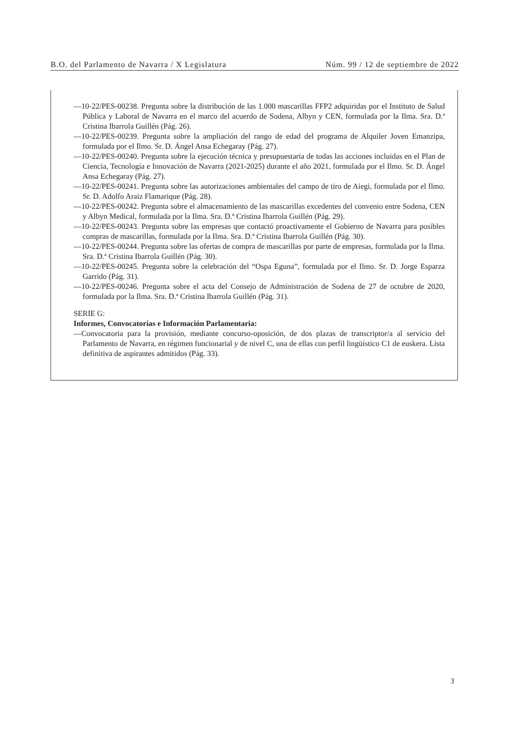B.O. del Parlamento de Navarra / X Legislatura Núm. 99 / 12 de septiembre de 2022
—10-22/PES-00238. Pregunta sobre la distribución de las 1.000 mascarillas FFP2 adquiridas por el Instituto de Salud Pública y Laboral de Navarra en el marco del acuerdo de Sodena, Albyn y CEN, formulada por la Ilma. Sra. D.ª Cristina Ibarrola Guillén (Pág. 26).
—10-22/PES-00239. Pregunta sobre la ampliación del rango de edad del programa de Alquiler Joven Emanzipa, formulada por el Ilmo. Sr. D. Ángel Ansa Echegaray (Pág. 27).
—10-22/PES-00240. Pregunta sobre la ejecución técnica y presupuestaria de todas las acciones incluidas en el Plan de Ciencia, Tecnología e Innovación de Navarra (2021-2025) durante el año 2021, formulada por el Ilmo. Sr. D. Ángel Ansa Echegaray (Pág. 27).
—10-22/PES-00241. Pregunta sobre las autorizaciones ambientales del campo de tiro de Aiegi, formulada por el Ilmo. Sr. D. Adolfo Araiz Flamarique (Pág. 28).
—10-22/PES-00242. Pregunta sobre el almacenamiento de las mascarillas excedentes del convenio entre Sodena, CEN y Albyn Medical, formulada por la Ilma. Sra. D.ª Cristina Ibarrola Guillén (Pág. 29).
—10-22/PES-00243. Pregunta sobre las empresas que contactó proactivamente el Gobierno de Navarra para posibles compras de mascarillas, formulada por la Ilma. Sra. D.ª Cristina Ibarrola Guillén (Pág. 30).
—10-22/PES-00244. Pregunta sobre las ofertas de compra de mascarillas por parte de empresas, formulada por la Ilma. Sra. D.ª Cristina Ibarrola Guillén (Pág. 30).
—10-22/PES-00245. Pregunta sobre la celebración del “Ospa Eguna”, formulada por el Ilmo. Sr. D. Jorge Esparza Garrido (Pág. 31).
—10-22/PES-00246. Pregunta sobre el acta del Consejo de Administración de Sodena de 27 de octubre de 2020, formulada por la Ilma. Sra. D.ª Cristina Ibarrola Guillén (Pág. 31).
SERIE G:
Informes, Convocatorias e Información Parlamentaria:
—Convocatoria para la provisión, mediante concurso-oposición, de dos plazas de transcriptor/a al servicio del Parlamento de Navarra, en régimen funcionarial y de nivel C, una de ellas con perfil lingüístico C1 de euskera. Lista definitiva de aspirantes admitidos (Pág. 33).
3